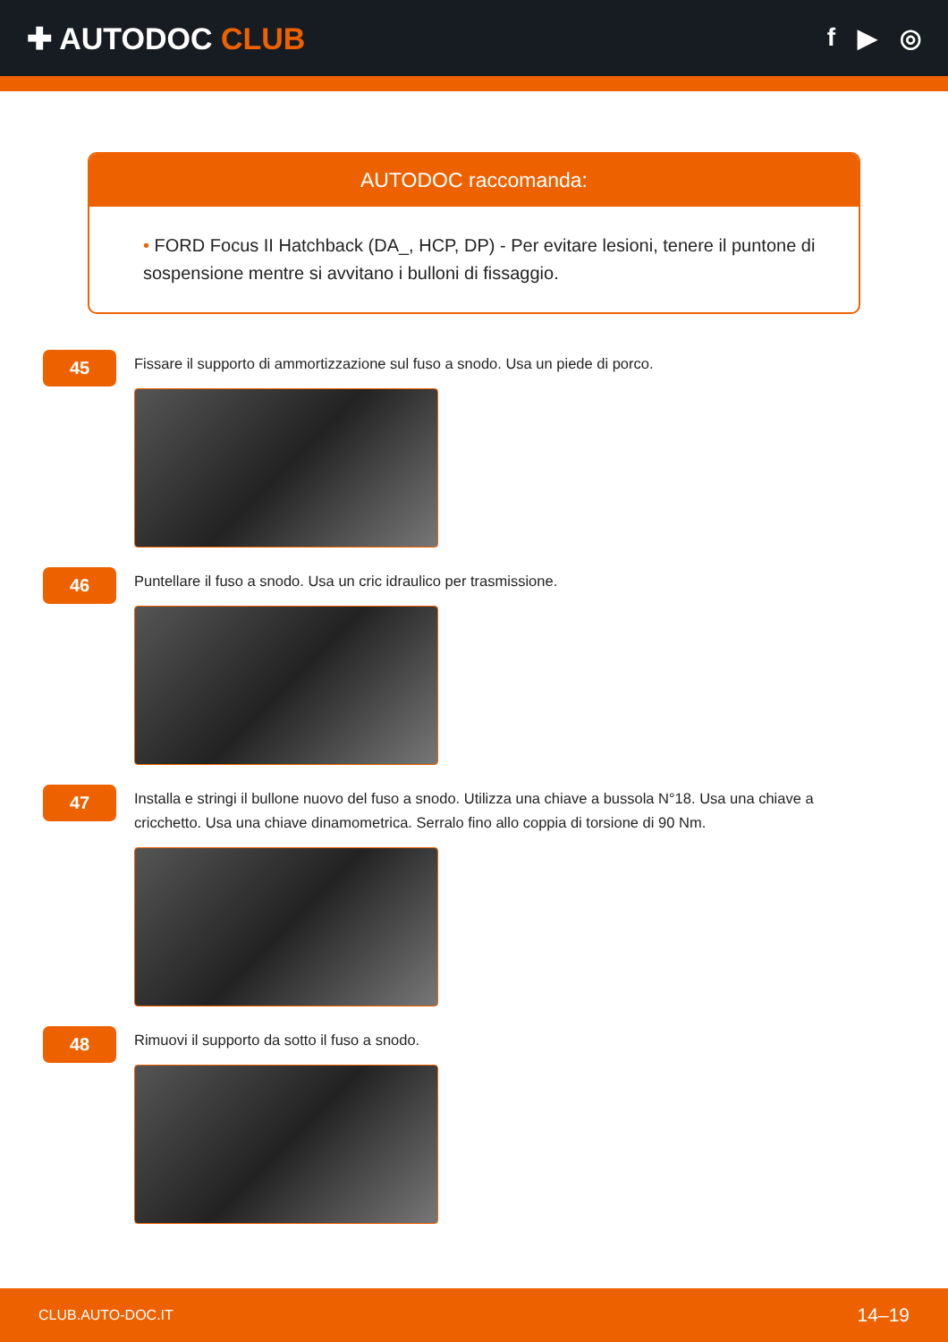✚ AUTODOC CLUB
f ▶ ◎
AUTODOC raccomanda:
• FORD Focus II Hatchback (DA_, HCP, DP) - Per evitare lesioni, tenere il puntone di sospensione mentre si avvitano i bulloni di fissaggio.
45
Fissare il supporto di ammortizzazione sul fuso a snodo. Usa un piede di porco.
46
Puntellare il fuso a snodo. Usa un cric idraulico per trasmissione.
47
Installa e stringi il bullone nuovo del fuso a snodo. Utilizza una chiave a bussola N°18. Usa una chiave a cricchetto. Usa una chiave dinamometrica. Serralo fino allo coppia di torsione di 90 Nm.
48
Rimuovi il supporto da sotto il fuso a snodo.
CLUB.AUTO-DOC.IT 14–19